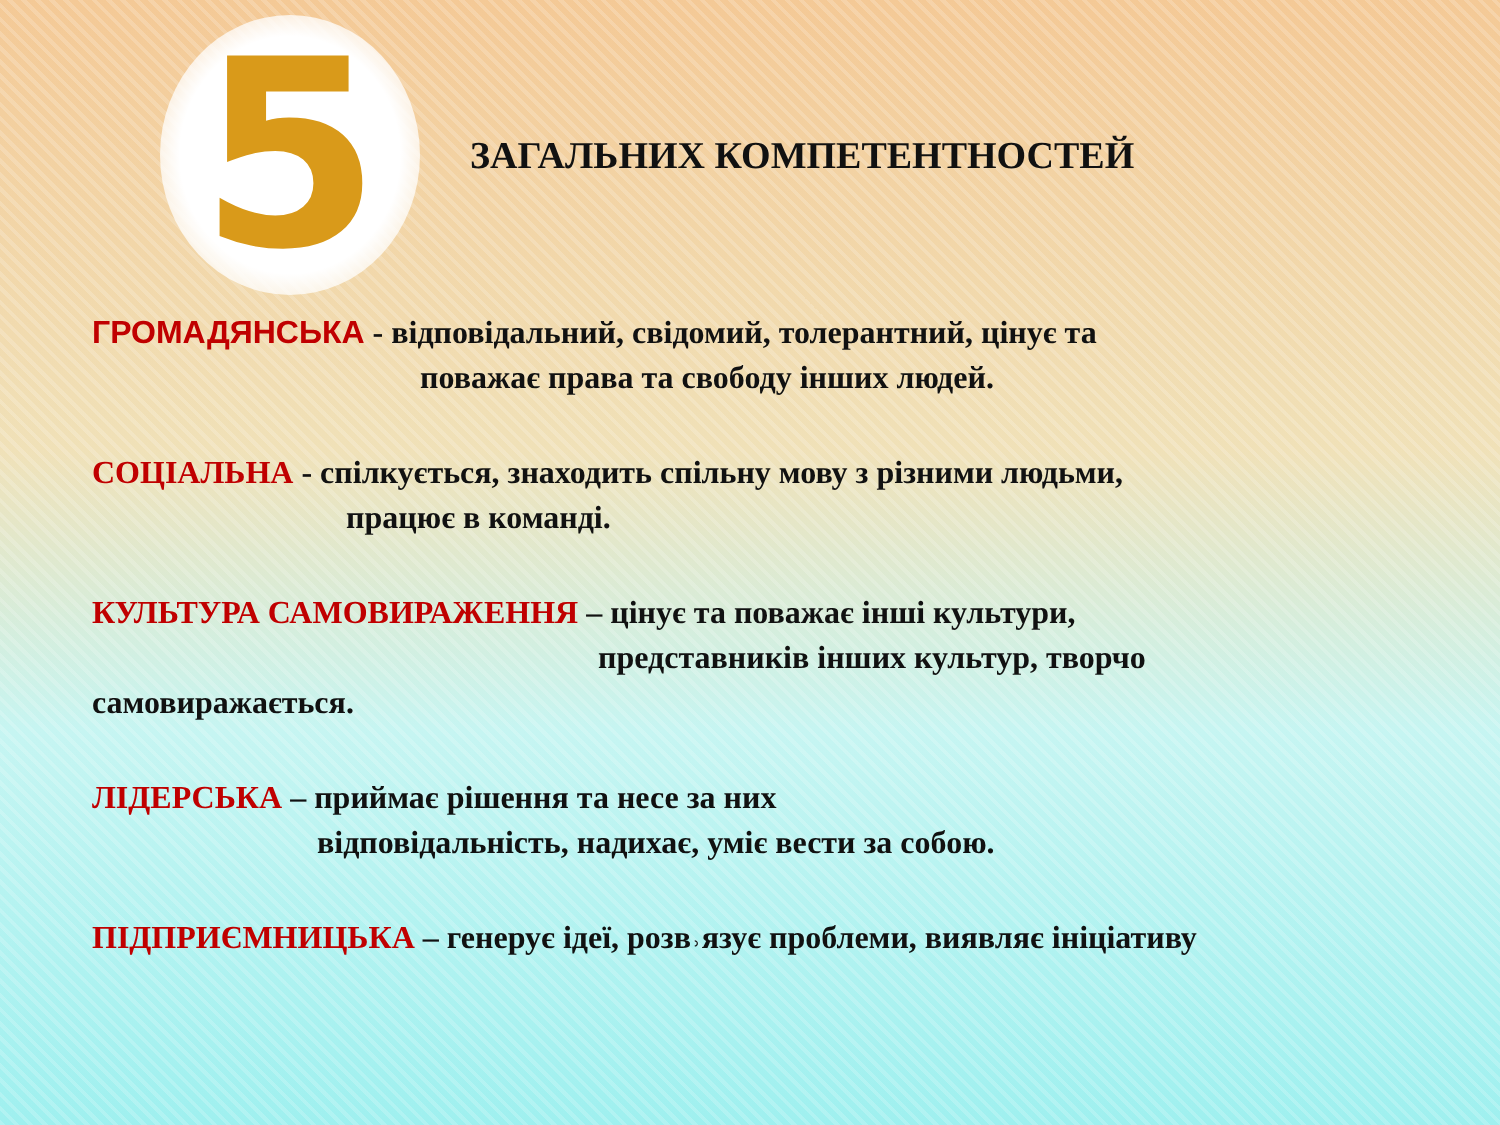5
ЗАГАЛЬНИХ КОМПЕТЕНТНОСТЕЙ
ГРОМАДЯНСЬКА - відповідальний, свідомий, толерантний, цінує та
поважає права та свободу інших людей.
СОЦІАЛЬНА - спілкується, знаходить спільну мову з різними людьми,
працює в команді.
КУЛЬТУРА САМОВИРАЖЕННЯ – цінує та поважає інші культури,
представників інших культур, творчо
самовиражається.
ЛІДЕРСЬКА – приймає рішення та несе за них
відповідальність, надихає, уміє вести за собою.
ПІДПРИЄМНИЦЬКА – генерує ідеї, розв˒язує проблеми, виявляє ініціативу